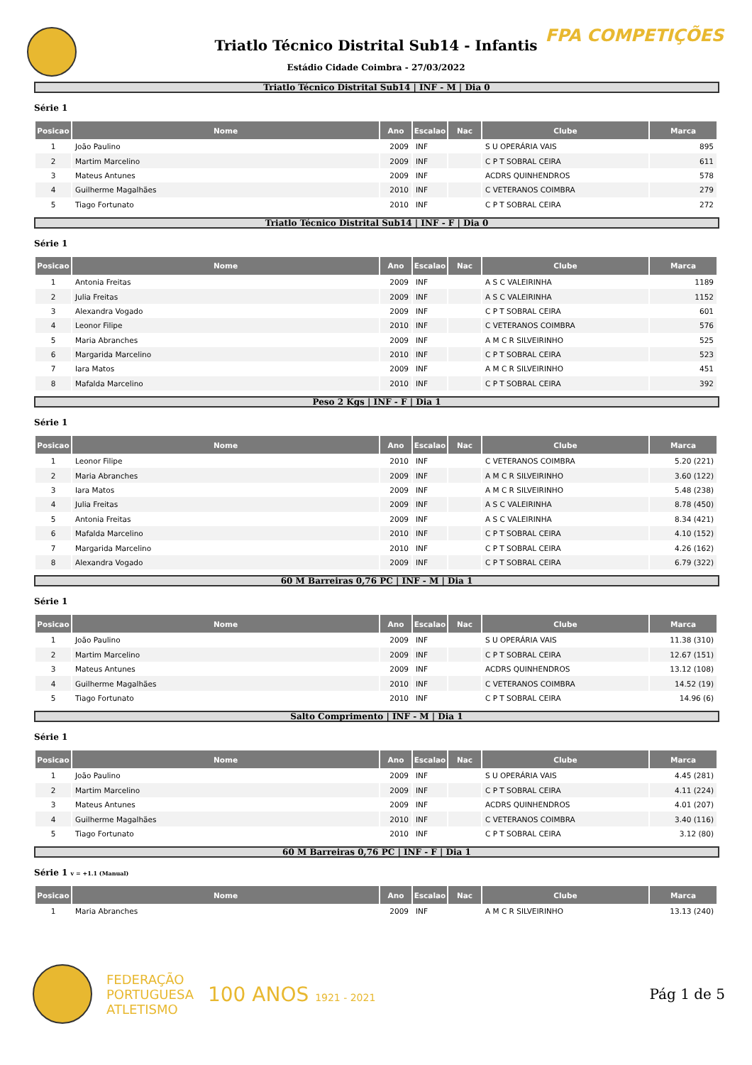FPA COMPETIÇÕES
Triatlo Técnico Distrital Sub14 - Infantis
Estádio Cidade Coimbra - 27/03/2022
Triatlo Técnico Distrital Sub14 | INF - M | Dia 0
Série 1
| Posicao | Nome | Ano | Escalao | Nac | Clube | Marca |
| --- | --- | --- | --- | --- | --- | --- |
| 1 | João Paulino | 2009 | INF | | S U OPERÁRIA VAIS | 895 |
| 2 | Martim Marcelino | 2009 | INF | | C P T SOBRAL CEIRA | 611 |
| 3 | Mateus Antunes | 2009 | INF | | ACDRS QUINHENDROS | 578 |
| 4 | Guilherme Magalhães | 2010 | INF | | C VETERANOS COIMBRA | 279 |
| 5 | Tiago Fortunato | 2010 | INF | | C P T SOBRAL CEIRA | 272 |
Triatlo Técnico Distrital Sub14 | INF - F | Dia 0
Série 1
| Posicao | Nome | Ano | Escalao | Nac | Clube | Marca |
| --- | --- | --- | --- | --- | --- | --- |
| 1 | Antonia Freitas | 2009 | INF | | A S C VALEIRINHA | 1189 |
| 2 | Julia Freitas | 2009 | INF | | A S C VALEIRINHA | 1152 |
| 3 | Alexandra Vogado | 2009 | INF | | C P T SOBRAL CEIRA | 601 |
| 4 | Leonor Filipe | 2010 | INF | | C VETERANOS COIMBRA | 576 |
| 5 | Maria Abranches | 2009 | INF | | A M C R SILVEIRINHO | 525 |
| 6 | Margarida Marcelino | 2010 | INF | | C P T SOBRAL CEIRA | 523 |
| 7 | Iara Matos | 2009 | INF | | A M C R SILVEIRINHO | 451 |
| 8 | Mafalda Marcelino | 2010 | INF | | C P T SOBRAL CEIRA | 392 |
Peso 2 Kgs | INF - F | Dia 1
Série 1
| Posicao | Nome | Ano | Escalao | Nac | Clube | Marca |
| --- | --- | --- | --- | --- | --- | --- |
| 1 | Leonor Filipe | 2010 | INF | | C VETERANOS COIMBRA | 5.20 (221) |
| 2 | Maria Abranches | 2009 | INF | | A M C R SILVEIRINHO | 3.60 (122) |
| 3 | Iara Matos | 2009 | INF | | A M C R SILVEIRINHO | 5.48 (238) |
| 4 | Julia Freitas | 2009 | INF | | A S C VALEIRINHA | 8.78 (450) |
| 5 | Antonia Freitas | 2009 | INF | | A S C VALEIRINHA | 8.34 (421) |
| 6 | Mafalda Marcelino | 2010 | INF | | C P T SOBRAL CEIRA | 4.10 (152) |
| 7 | Margarida Marcelino | 2010 | INF | | C P T SOBRAL CEIRA | 4.26 (162) |
| 8 | Alexandra Vogado | 2009 | INF | | C P T SOBRAL CEIRA | 6.79 (322) |
60 M Barreiras 0,76 PC | INF - M | Dia 1
Série 1
| Posicao | Nome | Ano | Escalao | Nac | Clube | Marca |
| --- | --- | --- | --- | --- | --- | --- |
| 1 | João Paulino | 2009 | INF | | S U OPERÁRIA VAIS | 11.38 (310) |
| 2 | Martim Marcelino | 2009 | INF | | C P T SOBRAL CEIRA | 12.67 (151) |
| 3 | Mateus Antunes | 2009 | INF | | ACDRS QUINHENDROS | 13.12 (108) |
| 4 | Guilherme Magalhães | 2010 | INF | | C VETERANOS COIMBRA | 14.52 (19) |
| 5 | Tiago Fortunato | 2010 | INF | | C P T SOBRAL CEIRA | 14.96 (6) |
Salto Comprimento | INF - M | Dia 1
Série 1
| Posicao | Nome | Ano | Escalao | Nac | Clube | Marca |
| --- | --- | --- | --- | --- | --- | --- |
| 1 | João Paulino | 2009 | INF | | S U OPERÁRIA VAIS | 4.45 (281) |
| 2 | Martim Marcelino | 2009 | INF | | C P T SOBRAL CEIRA | 4.11 (224) |
| 3 | Mateus Antunes | 2009 | INF | | ACDRS QUINHENDROS | 4.01 (207) |
| 4 | Guilherme Magalhães | 2010 | INF | | C VETERANOS COIMBRA | 3.40 (116) |
| 5 | Tiago Fortunato | 2010 | INF | | C P T SOBRAL CEIRA | 3.12 (80) |
60 M Barreiras 0,76 PC | INF - F | Dia 1
Série 1 v = +1.1 (Manual)
| Posicao | Nome | Ano | Escalao | Nac | Clube | Marca |
| --- | --- | --- | --- | --- | --- | --- |
| 1 | Maria Abranches | 2009 | INF | | A M C R SILVEIRINHO | 13.13 (240) |
FEDERAÇÃO
PORTUGUESA
ATLETISMO
100 ANOS 1921 - 2021
Pág 1 de 5